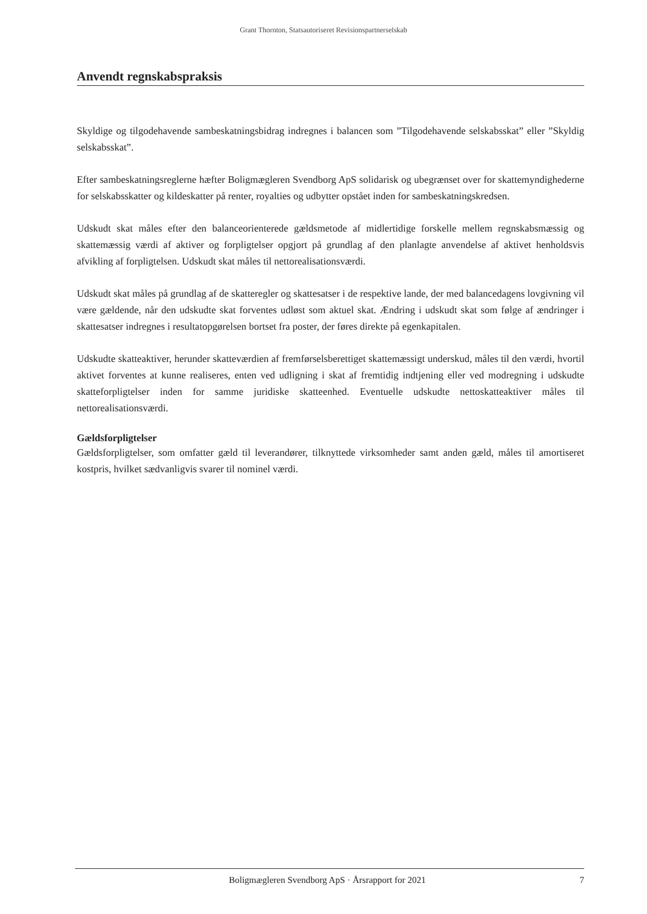Grant Thornton, Statsautoriseret Revisionspartnerselskab
Anvendt regnskabspraksis
Skyldige og tilgodehavende sambeskatningsbidrag indregnes i balancen som ”Tilgodehavende selskabsskat” eller ”Skyldig selskabsskat”.
Efter sambeskatningsreglerne hæfter Boligmægleren Svendborg ApS solidarisk og ubegrænset over for skattemyndighederne for selskabsskatter og kildeskatter på renter, royalties og udbytter opstået inden for sambeskatningskredsen.
Udskudt skat måles efter den balanceorienterede gældsmetode af midlertidige forskelle mellem regnskabsmæssig og skattemæssig værdi af aktiver og forpligtelser opgjort på grundlag af den planlagte anvendelse af aktivet henholdsvis afvikling af forpligtelsen. Udskudt skat måles til nettorealisationsværdi.
Udskudt skat måles på grundlag af de skatteregler og skattesatser i de respektive lande, der med balancedagens lovgivning vil være gældende, når den udskudte skat forventes udløst som aktuel skat. Ændring i udskudt skat som følge af ændringer i skattesatser indregnes i resultatopgørelsen bortset fra poster, der føres direkte på egenkapitalen.
Udskudte skatteaktiver, herunder skatteværdien af fremførselsberettiget skattemæssigt underskud, måles til den værdi, hvortil aktivet forventes at kunne realiseres, enten ved udligning i skat af fremtidig indtjening eller ved modregning i udskudte skatteforpligtelser inden for samme juridiske skatteenhed. Eventuelle udskudte nettoskatteaktiver måles til nettorealisationsværdi.
Gældsforpligtelser
Gældsforpligtelser, som omfatter gæld til leverandører, tilknyttede virksomheder samt anden gæld, måles til amortiseret kostpris, hvilket sædvanligvis svarer til nominel værdi.
Boligmægleren Svendborg ApS · Årsrapport for 2021 7